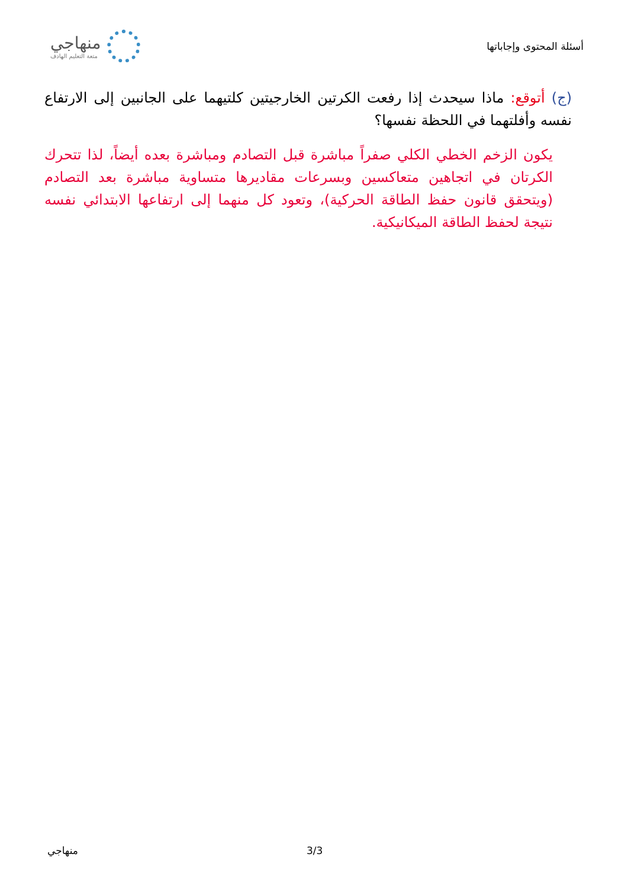أسئلة المحتوى وإجاباتها
منهاجي
متعة التعليم الهادف
(ج) أتوقع: ماذا سيحدث إذا رفعت الكرتين الخارجيتين كلتيهما على الجانبين إلى الارتفاع نفسه وأفلتهما في اللحظة نفسها؟
يكون الزخم الخطي الكلي صفراً مباشرة قبل التصادم ومباشرة بعده أيضاً، لذا تتحرك الكرتان في اتجاهين متعاكسين وبسرعات مقاديرها متساوية مباشرة بعد التصادم (ويتحقق قانون حفظ الطاقة الحركية)، وتعود كل منهما إلى ارتفاعها الابتدائي نفسه نتيجة لحفظ الطاقة الميكانيكية.
منهاجي 3/3